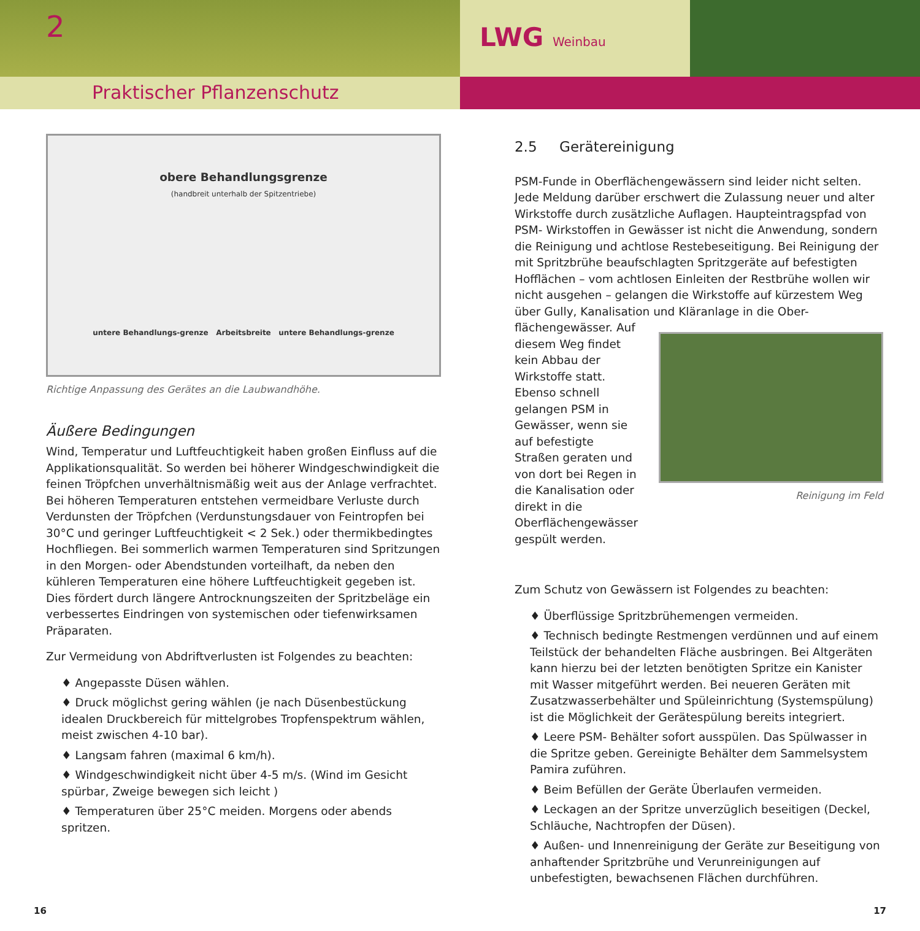2
Praktischer Pflanzenschutz
LWG Weinbau
obere Behandlungsgrenze
(handbreit unterhalb der Spitzentriebe)
untere Behandlungs-grenze Arbeitsbreite untere Behandlungs-grenze
Richtige Anpassung des Gerätes an die Laubwandhöhe.
Äußere Bedingungen
Wind, Temperatur und Luftfeuchtigkeit haben großen Einfluss auf die Applikationsqualität. So werden bei höherer Windgeschwindigkeit die feinen Tröpfchen unverhältnismäßig weit aus der Anlage verfrachtet. Bei höheren Temperaturen entstehen vermeidbare Verluste durch Verdunsten der Tröpfchen (Verdunstungsdauer von Feintropfen bei 30°C und geringer Luftfeuchtigkeit < 2 Sek.) oder thermikbedingtes Hochfliegen. Bei sommerlich warmen Temperaturen sind Spritzungen in den Morgen- oder Abendstunden vorteilhaft, da neben den kühleren Temperaturen eine höhere Luftfeuchtigkeit gegeben ist. Dies fördert durch längere Antrocknungszeiten der Spritzbeläge ein verbessertes Eindringen von systemischen oder tiefenwirksamen Präparaten.
Zur Vermeidung von Abdriftverlusten ist Folgendes zu beachten:
♦ Angepasste Düsen wählen.
♦ Druck möglichst gering wählen (je nach Düsenbestückung idealen Druckbereich für mittelgrobes Tropfenspektrum wählen, meist zwischen 4-10 bar).
♦ Langsam fahren (maximal 6 km/h).
♦ Windgeschwindigkeit nicht über 4-5 m/s. (Wind im Gesicht spürbar, Zweige bewegen sich leicht )
♦ Temperaturen über 25°C meiden. Morgens oder abends spritzen.
2.5 Gerätereinigung
PSM-Funde in Oberflächengewässern sind leider nicht selten. Jede Meldung darüber erschwert die Zulassung neuer und alter Wirkstoffe durch zusätzliche Auflagen. Haupteintragspfad von PSM- Wirkstoffen in Gewässer ist nicht die Anwendung, sondern die Reinigung und achtlose Restebeseitigung. Bei Reinigung der mit Spritzbrühe beaufschlagten Spritzgeräte auf befestigten Hofflächen – vom achtlosen Einleiten der Restbrühe wollen wir nicht ausgehen – gelangen die Wirkstoffe auf kürzestem Weg über Gully, Kanalisation und Kläranlage in die Ober-
flächengewässer. Auf diesem Weg findet kein Abbau der Wirkstoffe statt. Ebenso schnell gelangen PSM in Gewässer, wenn sie auf befestigte Straßen geraten und von dort bei Regen in die Kanalisation oder direkt in die Oberflächengewässer gespült werden.
Reinigung im Feld
Zum Schutz von Gewässern ist Folgendes zu beachten:
♦ Überflüssige Spritzbrühemengen vermeiden.
♦ Technisch bedingte Restmengen verdünnen und auf einem Teilstück der behandelten Fläche ausbringen. Bei Altgeräten kann hierzu bei der letzten benötigten Spritze ein Kanister mit Wasser mitgeführt werden. Bei neueren Geräten mit Zusatzwasserbehälter und Spüleinrichtung (Systemspülung) ist die Möglichkeit der Gerätespülung bereits integriert.
♦ Leere PSM- Behälter sofort ausspülen. Das Spülwasser in die Spritze geben. Gereinigte Behälter dem Sammelsystem Pamira zuführen.
♦ Beim Befüllen der Geräte Überlaufen vermeiden.
♦ Leckagen an der Spritze unverzüglich beseitigen (Deckel, Schläuche, Nachtropfen der Düsen).
♦ Außen- und Innenreinigung der Geräte zur Beseitigung von anhaftender Spritzbrühe und Verunreinigungen auf unbefestigten, bewachsenen Flächen durchführen.
16 17